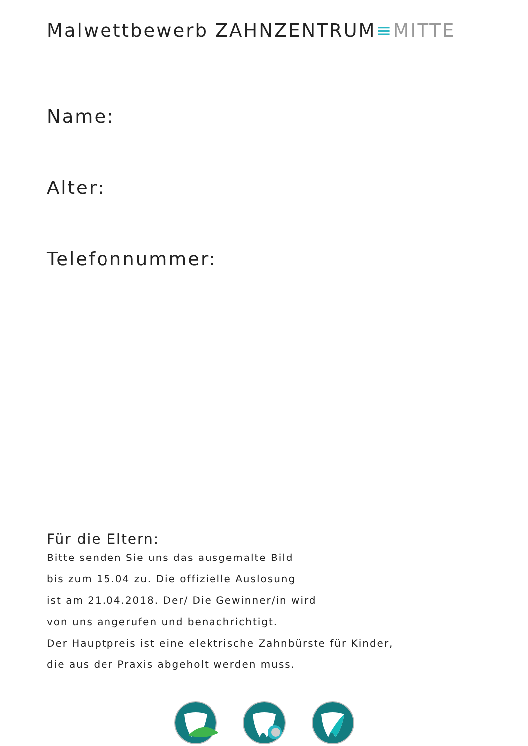Malwettbewerb ZAHNZENTRUM≡MITTE
Name:
Alter:
Telefonnummer:
Für die Eltern:
Bitte senden Sie uns das ausgemalte Bild
bis zum 15.04 zu. Die offizielle Auslosung
ist am 21.04.2018. Der/ Die Gewinner/in wird
von uns angerufen und benachrichtigt.
Der Hauptpreis ist eine elektrische Zahnbürste für Kinder,
die aus der Praxis abgeholt werden muss.